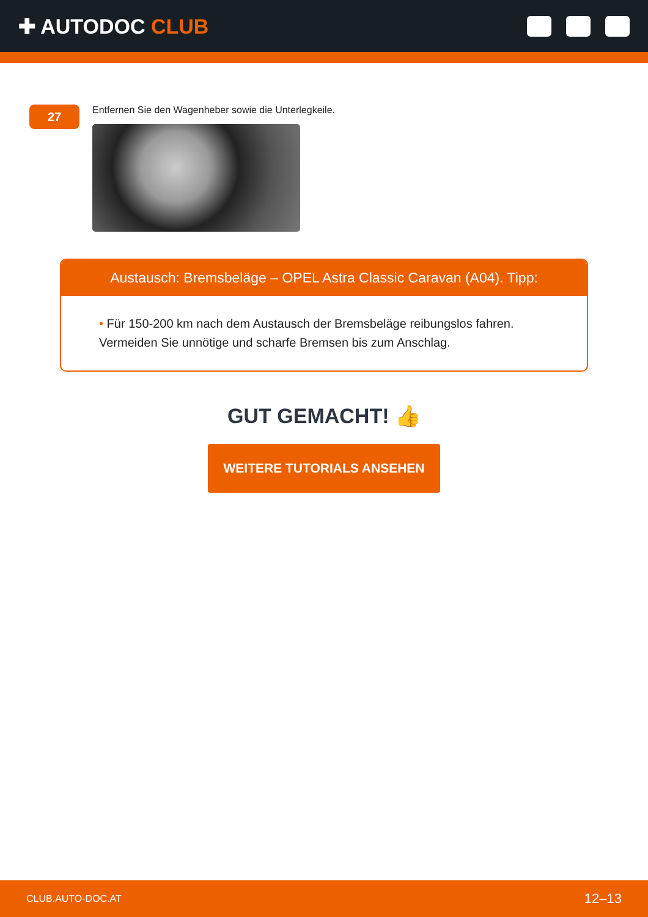✚ AUTODOC CLUB
27
Entfernen Sie den Wagenheber sowie die Unterlegkeile.
Austausch: Bremsbeläge – OPEL Astra Classic Caravan (A04). Tipp:
• Für 150-200 km nach dem Austausch der Bremsbeläge reibungslos fahren. Vermeiden Sie unnötige und scharfe Bremsen bis zum Anschlag.
GUT GEMACHT! 👍
WEITERE TUTORIALS ANSEHEN
CLUB.AUTO-DOC.AT 12–13